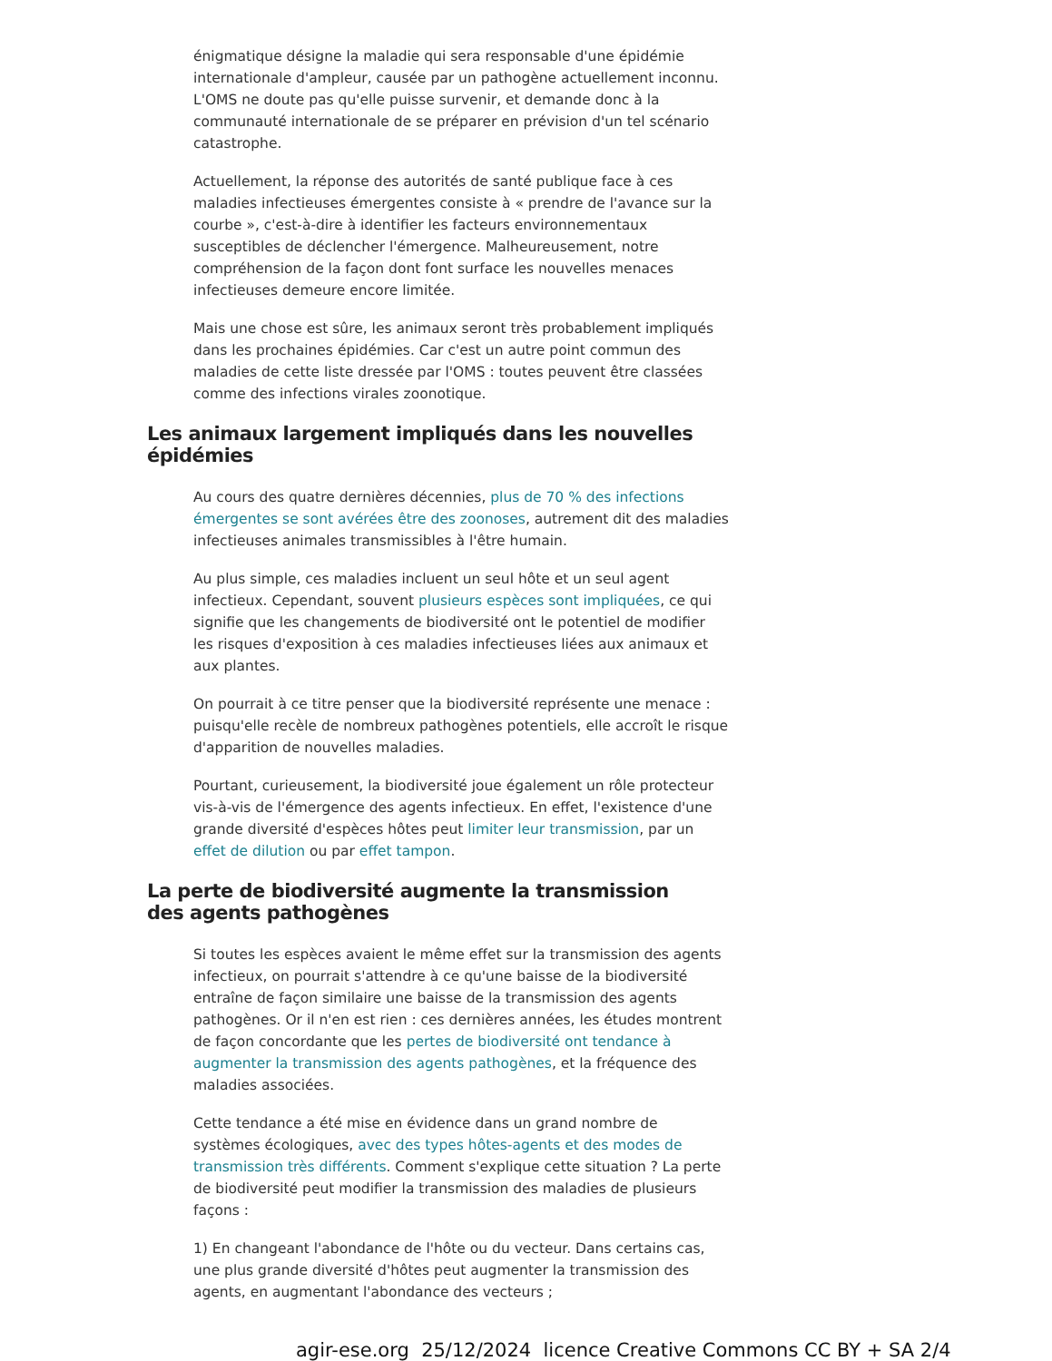énigmatique désigne la maladie qui sera responsable d'une épidémie internationale d'ampleur, causée par un pathogène actuellement inconnu. L'OMS ne doute pas qu'elle puisse survenir, et demande donc à la communauté internationale de se préparer en prévision d'un tel scénario catastrophe.
Actuellement, la réponse des autorités de santé publique face à ces maladies infectieuses émergentes consiste à « prendre de l'avance sur la courbe », c'est-à-dire à identifier les facteurs environnementaux susceptibles de déclencher l'émergence. Malheureusement, notre compréhension de la façon dont font surface les nouvelles menaces infectieuses demeure encore limitée.
Mais une chose est sûre, les animaux seront très probablement impliqués dans les prochaines épidémies. Car c'est un autre point commun des maladies de cette liste dressée par l'OMS : toutes peuvent être classées comme des infections virales zoonotique.
Les animaux largement impliqués dans les nouvelles épidémies
Au cours des quatre dernières décennies, plus de 70 % des infections émergentes se sont avérées être des zoonoses, autrement dit des maladies infectieuses animales transmissibles à l'être humain.
Au plus simple, ces maladies incluent un seul hôte et un seul agent infectieux. Cependant, souvent plusieurs espèces sont impliquées, ce qui signifie que les changements de biodiversité ont le potentiel de modifier les risques d'exposition à ces maladies infectieuses liées aux animaux et aux plantes.
On pourrait à ce titre penser que la biodiversité représente une menace : puisqu'elle recèle de nombreux pathogènes potentiels, elle accroît le risque d'apparition de nouvelles maladies.
Pourtant, curieusement, la biodiversité joue également un rôle protecteur vis-à-vis de l'émergence des agents infectieux. En effet, l'existence d'une grande diversité d'espèces hôtes peut limiter leur transmission, par un effet de dilution ou par effet tampon.
La perte de biodiversité augmente la transmission des agents pathogènes
Si toutes les espèces avaient le même effet sur la transmission des agents infectieux, on pourrait s'attendre à ce qu'une baisse de la biodiversité entraîne de façon similaire une baisse de la transmission des agents pathogènes. Or il n'en est rien : ces dernières années, les études montrent de façon concordante que les pertes de biodiversité ont tendance à augmenter la transmission des agents pathogènes, et la fréquence des maladies associées.
Cette tendance a été mise en évidence dans un grand nombre de systèmes écologiques, avec des types hôtes-agents et des modes de transmission très différents. Comment s'explique cette situation ? La perte de biodiversité peut modifier la transmission des maladies de plusieurs façons :
1) En changeant l'abondance de l'hôte ou du vecteur. Dans certains cas, une plus grande diversité d'hôtes peut augmenter la transmission des agents, en augmentant l'abondance des vecteurs ;
agir-ese.org 25/12/2024 licence Creative Commons CC BY + SA 2/4